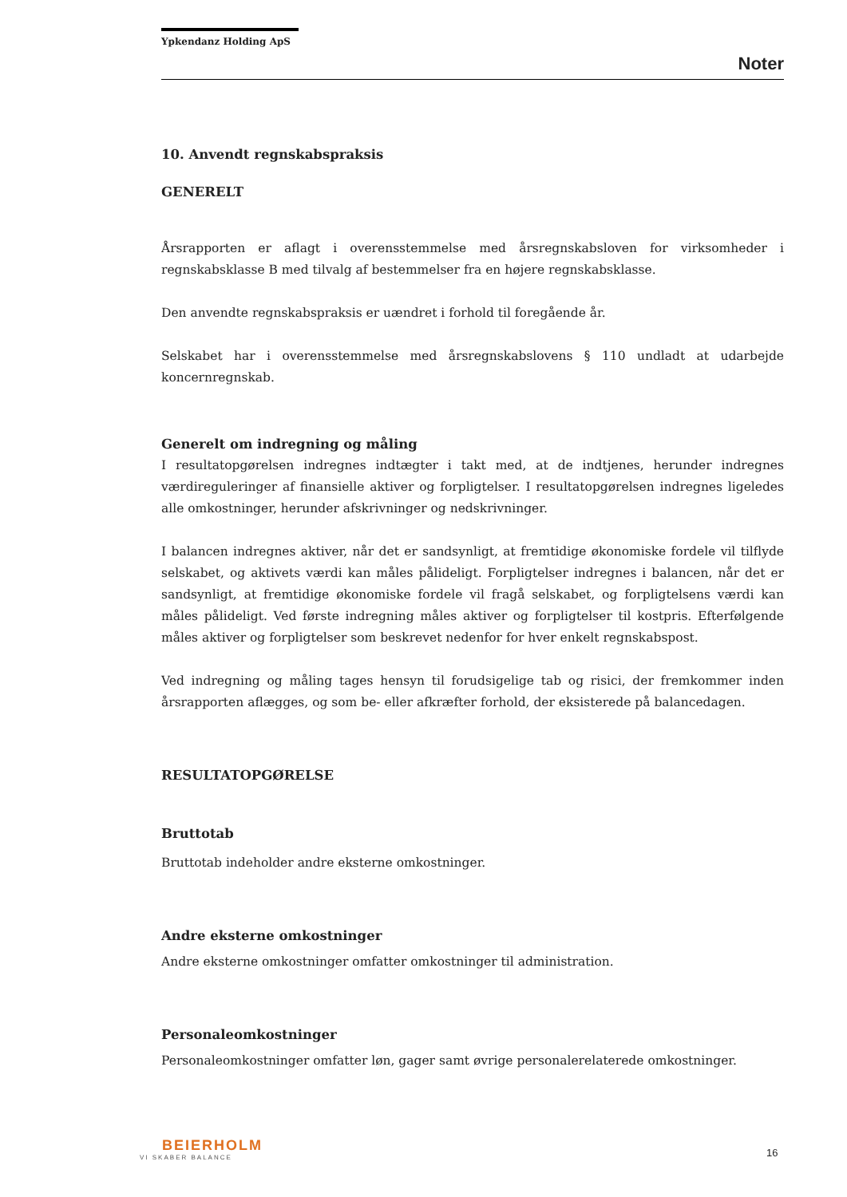Ypkendanz Holding ApS
Noter
10. Anvendt regnskabspraksis
GENERELT
Årsrapporten er aflagt i overensstemmelse med årsregnskabsloven for virksomheder i regnskabsklasse B med tilvalg af bestemmelser fra en højere regnskabsklasse.
Den anvendte regnskabspraksis er uændret i forhold til foregående år.
Selskabet har i overensstemmelse med årsregnskabslovens § 110 undladt at udarbejde koncernregnskab.
Generelt om indregning og måling
I resultatopgørelsen indregnes indtægter i takt med, at de indtjenes, herunder indregnes værdireguleringer af finansielle aktiver og forpligtelser. I resultatopgørelsen indregnes ligeledes alle omkostninger, herunder afskrivninger og nedskrivninger.
I balancen indregnes aktiver, når det er sandsynligt, at fremtidige økonomiske fordele vil tilflyde selskabet, og aktivets værdi kan måles pålideligt. Forpligtelser indregnes i balancen, når det er sandsynligt, at fremtidige økonomiske fordele vil fragå selskabet, og forpligtelsens værdi kan måles pålideligt. Ved første indregning måles aktiver og forpligtelser til kostpris. Efterfølgende måles aktiver og forpligtelser som beskrevet nedenfor for hver enkelt regnskabspost.
Ved indregning og måling tages hensyn til forudsigelige tab og risici, der fremkommer inden årsrapporten aflægges, og som be- eller afkræfter forhold, der eksisterede på balancedagen.
RESULTATOPGØRELSE
Bruttotab
Bruttotab indeholder andre eksterne omkostninger.
Andre eksterne omkostninger
Andre eksterne omkostninger omfatter omkostninger til administration.
Personaleomkostninger
Personaleomkostninger omfatter løn, gager samt øvrige personalerelaterede omkostninger.
BEIERHOLM
VI SKABER BALANCE
16